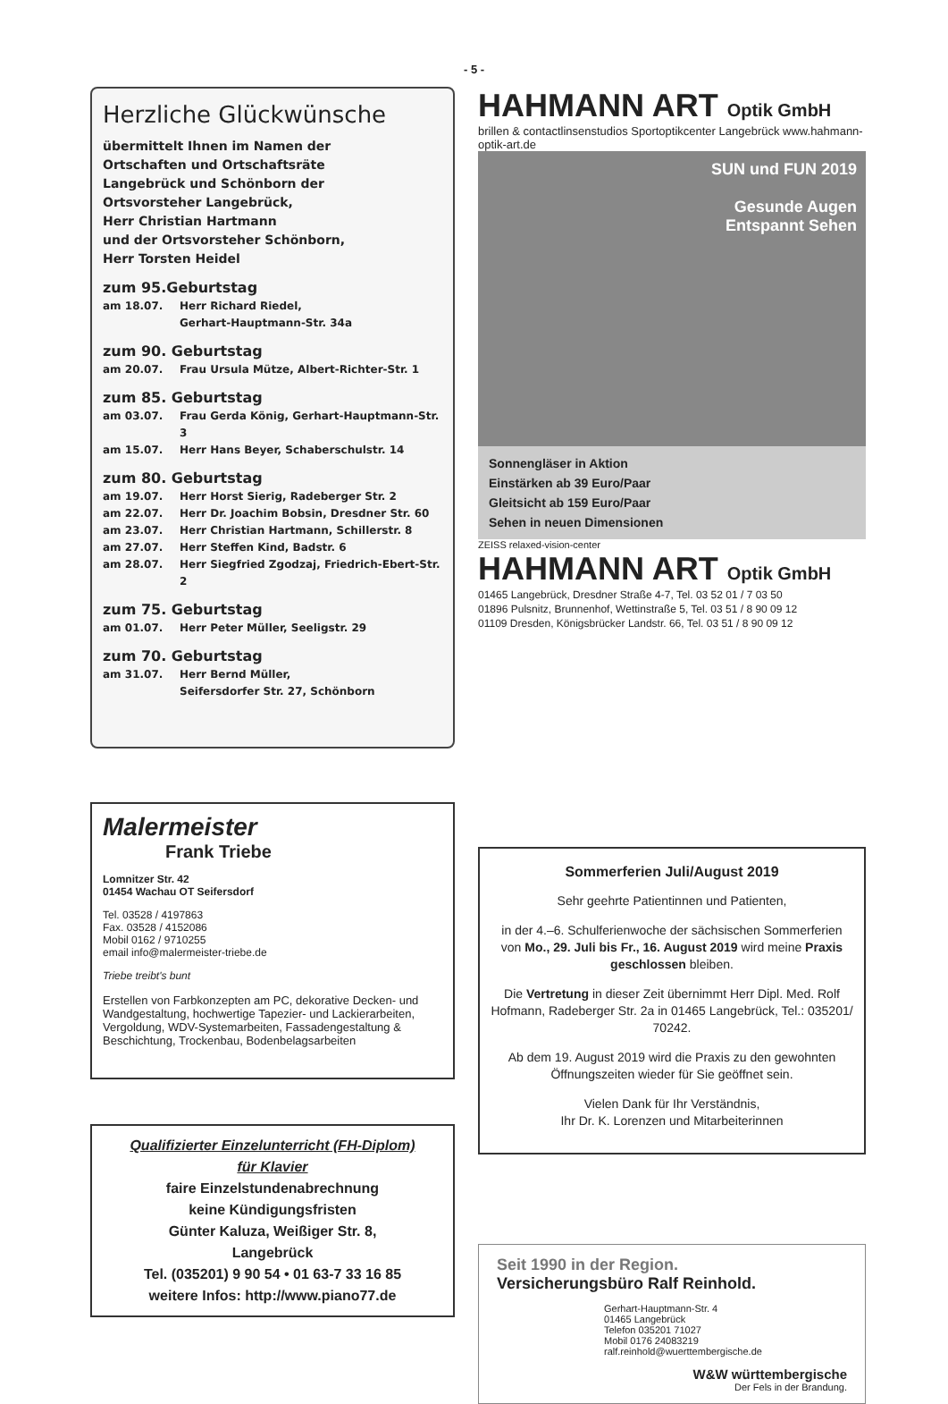- 5 -
Herzliche Glückwünsche
übermittelt Ihnen im Namen der
Ortschaften und Ortschaftsräte
Langebrück und Schönborn der
Ortsvorsteher Langebrück,
Herr Christian Hartmann
und der Ortsvorsteher Schönborn,
Herr Torsten Heidel
zum 95.Geburtstag
am 18.07. Herr Richard Riedel,
Gerhart-Hauptmann-Str. 34a
zum 90. Geburtstag
am 20.07. Frau Ursula Mütze, Albert-Richter-Str. 1
zum 85. Geburtstag
am 03.07. Frau Gerda König, Gerhart-Hauptmann-Str. 3
am 15.07. Herr Hans Beyer, Schaberschulstr. 14
zum 80. Geburtstag
am 19.07. Herr Horst Sierig, Radeberger Str. 2
am 22.07. Herr Dr. Joachim Bobsin, Dresdner Str. 60
am 23.07. Herr Christian Hartmann, Schillerstr. 8
am 27.07. Herr Steffen Kind, Badstr. 6
am 28.07. Herr Siegfried Zgodzaj, Friedrich-Ebert-Str. 2
zum 75. Geburtstag
am 01.07. Herr Peter Müller, Seeligstr. 29
zum 70. Geburtstag
am 31.07. Herr Bernd Müller,
Seifersdorfer Str. 27, Schönborn
Malermeister
Frank Triebe
Lomnitzer Str. 42
01454 Wachau OT Seifersdorf
Tel. 03528 / 4197863
Fax. 03528 / 4152086
Mobil 0162 / 9710255
email info@malermeister-triebe.de
Triebe treibt's bunt
Erstellen von Farbkonzepten am PC, dekorative Decken- und Wandgestaltung, hochwertige Tapezier- und Lackierarbeiten, Vergoldung, WDV-Systemarbeiten, Fassadengestaltung & Beschichtung, Trockenbau, Bodenbelagsarbeiten
Qualifizierter Einzelunterricht (FH-Diplom)
für Klavier
faire Einzelstundenabrechnung
keine Kündigungsfristen
Günter Kaluza, Weißiger Str. 8, Langebrück
Tel. (035201) 9 90 54 • 01 63-7 33 16 85
weitere Infos: http://www.piano77.de
HAHMANN ART Optik GmbH
brillen & contactlinsenstudios Sportoptikcenter Langebrück www.hahmann-optik-art.de
SUN und FUN 2019
Gesunde Augen
Entspannt Sehen
Sonnengläser in Aktion
Einstärken ab 39 Euro/Paar
Gleitsicht ab 159 Euro/Paar
Sehen in neuen Dimensionen
ZEISS relaxed-vision-center
HAHMANN ART Optik GmbH
01465 Langebrück, Dresdner Straße 4-7, Tel. 03 52 01 / 7 03 50
01896 Pulsnitz, Brunnenhof, Wettinstraße 5, Tel. 03 51 / 8 90 09 12
01109 Dresden, Königsbrücker Landstr. 66, Tel. 03 51 / 8 90 09 12
Sommerferien Juli/August 2019
Sehr geehrte Patientinnen und Patienten,
in der 4.–6. Schulferienwoche der sächsischen Sommerferien von Mo., 29. Juli bis Fr., 16. August 2019 wird meine Praxis geschlossen bleiben.
Die Vertretung in dieser Zeit übernimmt Herr Dipl. Med. Rolf Hofmann, Radeberger Str. 2a in 01465 Langebrück, Tel.: 035201/ 70242.
Ab dem 19. August 2019 wird die Praxis zu den gewohnten Öffnungszeiten wieder für Sie geöffnet sein.
Vielen Dank für Ihr Verständnis,
Ihr Dr. K. Lorenzen und Mitarbeiterinnen
Seit 1990 in der Region.
Versicherungsbüro Ralf Reinhold.
Gerhart-Hauptmann-Str. 4
01465 Langebrück
Telefon 035201 71027
Mobil 0176 24083219
ralf.reinhold@wuerttembergische.de
W&W württembergische
Der Fels in der Brandung.